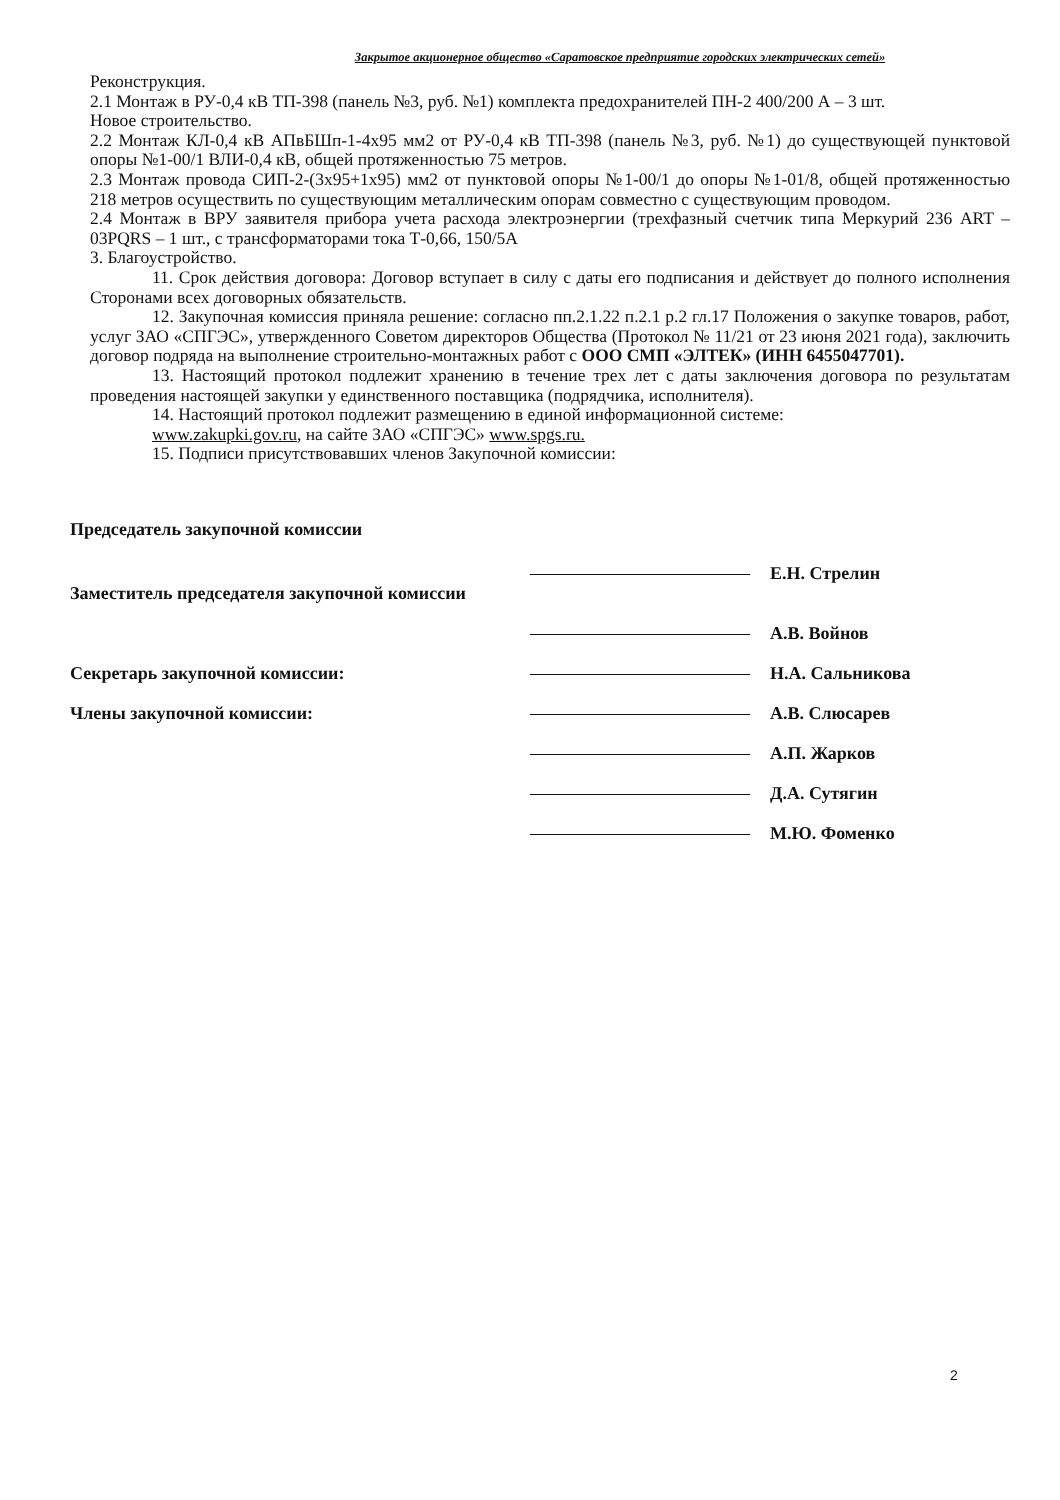Закрытое акционерное общество «Саратовское предприятие городских электрических сетей»
Реконструкция.
2.1 Монтаж в РУ-0,4 кВ ТП-398 (панель №3, руб. №1) комплекта предохранителей ПН-2 400/200 А – 3 шт.
Новое строительство.
2.2 Монтаж КЛ-0,4 кВ АПвБШп-1-4х95 мм2 от РУ-0,4 кВ ТП-398 (панель №3, руб. №1) до существующей пунктовой опоры №1-00/1 ВЛИ-0,4 кВ, общей протяженностью 75 метров.
2.3 Монтаж провода СИП-2-(3х95+1х95) мм2 от пунктовой опоры №1-00/1 до опоры №1-01/8, общей протяженностью 218 метров осуществить по существующим металлическим опорам совместно с существующим проводом.
2.4 Монтаж в ВРУ заявителя прибора учета расхода электроэнергии (трехфазный счетчик типа Меркурий 236 ART – 03PQRS – 1 шт., с трансформаторами тока Т-0,66, 150/5А
3. Благоустройство.
11. Срок действия договора: Договор вступает в силу с даты его подписания и действует до полного исполнения Сторонами всех договорных обязательств.
12. Закупочная комиссия приняла решение: согласно пп.2.1.22 п.2.1 р.2 гл.17 Положения о закупке товаров, работ, услуг ЗАО «СПГЭС», утвержденного Советом директоров Общества (Протокол № 11/21 от 23 июня 2021 года), заключить договор подряда на выполнение строительно-монтажных работ с ООО СМП «ЭЛТЕК» (ИНН 6455047701).
13. Настоящий протокол подлежит хранению в течение трех лет с даты заключения договора по результатам проведения настоящей закупки у единственного поставщика (подрядчика, исполнителя).
14. Настоящий протокол подлежит размещению в единой информационной системе:
www.zakupki.gov.ru, на сайте ЗАО «СПГЭС» www.spgs.ru.
15. Подписи присутствовавших членов Закупочной комиссии:
Председатель закупочной комиссии
Е.Н. Стрелин
Заместитель председателя закупочной комиссии
А.В. Войнов
Секретарь закупочной комиссии:
Н.А. Сальникова
Члены закупочной комиссии:
А.В. Слюсарев
А.П. Жарков
Д.А. Сутягин
М.Ю. Фоменко
2